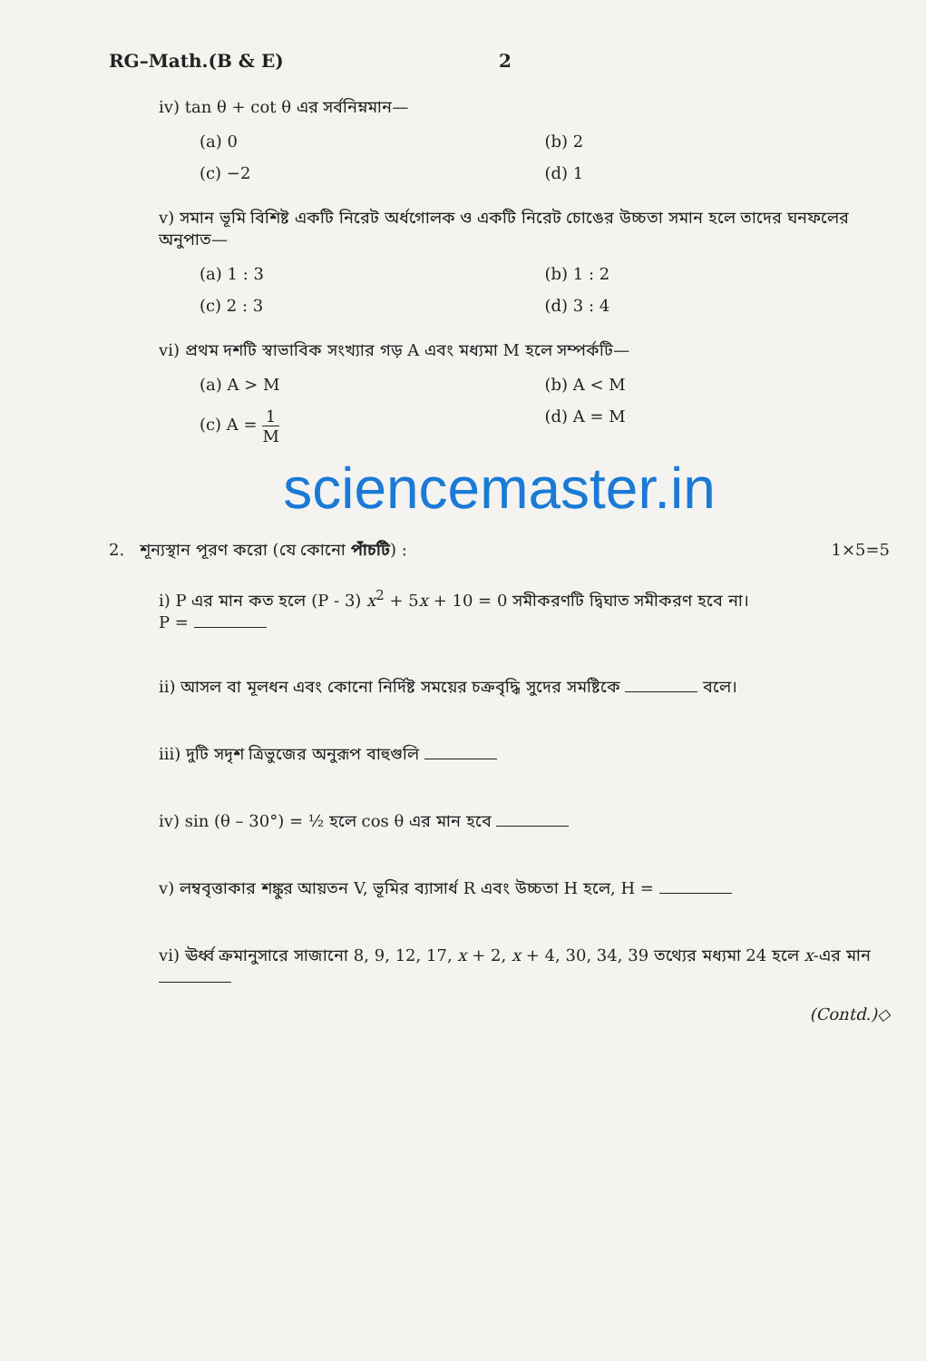RG–Math.(B & E) 2
iv) tan θ + cot θ এর সর্বনিম্নমান—
(a) 0
(b) 2
(c) −2
(d) 1
v) সমান ভূমি বিশিষ্ট একটি নিরেট অর্ধগোলক ও একটি নিরেট চোঙের উচ্চতা সমান হলে তাদের ঘনফলের অনুপাত—
(a) 1 : 3
(b) 1 : 2
(c) 2 : 3
(d) 3 : 4
vi) প্রথম দশটি স্বাভাবিক সংখ্যার গড় A এবং মধ্যমা M হলে সম্পর্কটি—
(a) A > M
(b) A < M
(c) A = 1 M
(d) A = M
sciencemaster.in
2. শূন্যস্থান পূরণ করো (যে কোনো পাঁচটি) : 1×5=5
i) P এর মান কত হলে (P - 3) x<sup>2</sup> + 5x + 10 = 0 সমীকরণটি দ্বিঘাত সমীকরণ হবে না।
P =
ii) আসল বা মূলধন এবং কোনো নির্দিষ্ট সময়ের চক্রবৃদ্ধি সুদের সমষ্টিকে বলে।
iii) দুটি সদৃশ ত্রিভুজের অনুরূপ বাহুগুলি
iv) sin (θ – 30°) = ½ হলে cos θ এর মান হবে
v) লম্ববৃত্তাকার শঙ্কুর আয়তন V, ভূমির ব্যাসার্ধ R এবং উচ্চতা H হলে, H =
vi) ঊর্ধ্ব ক্রমানুসারে সাজানো 8, 9, 12, 17, x + 2, x + 4, 30, 34, 39 তথ্যের মধ্যমা 24 হলে x-এর মান
(Contd.)◇